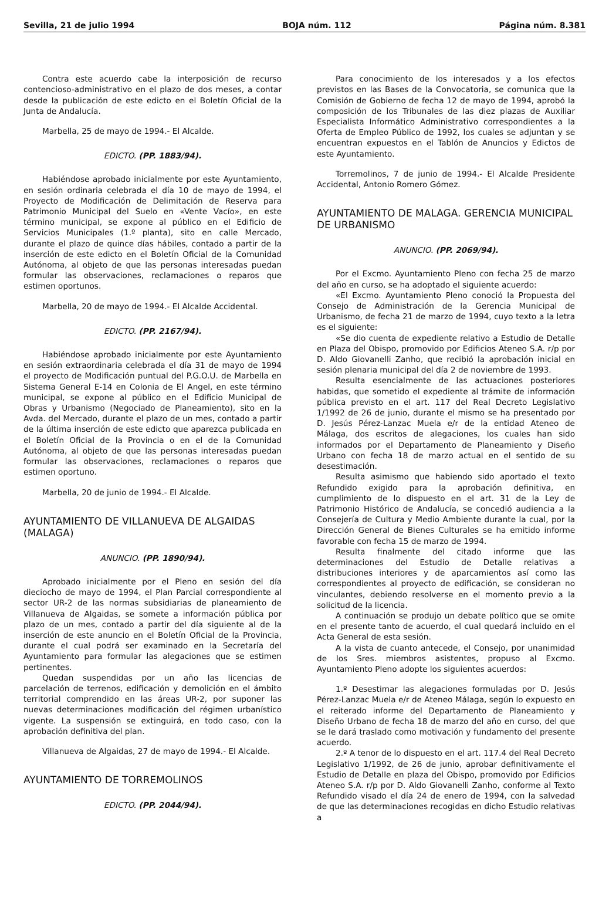Sevilla, 21 de julio 1994 BOJA núm. 112 Página núm. 8.381
Contra este acuerdo cabe la interposición de recurso contencioso-administrativo en el plazo de dos meses, a contar desde la publicación de este edicto en el Boletín Oficial de la Junta de Andalucía.
Marbella, 25 de mayo de 1994.- El Alcalde.
EDICTO. (PP. 1883/94).
Habiéndose aprobado inicialmente por este Ayuntamiento, en sesión ordinaria celebrada el día 10 de mayo de 1994, el Proyecto de Modificación de Delimitación de Reserva para Patrimonio Municipal del Suelo en «Vente Vacío», en este término municipal, se expone al público en el Edificio de Servicios Municipales (1.º planta), sito en calle Mercado, durante el plazo de quince días hábiles, contado a partir de la inserción de este edicto en el Boletín Oficial de la Comunidad Autónoma, al objeto de que las personas interesadas puedan formular las observaciones, reclamaciones o reparos que estimen oportunos.
Marbella, 20 de mayo de 1994.- El Alcalde Accidental.
EDICTO. (PP. 2167/94).
Habiéndose aprobado inicialmente por este Ayuntamiento en sesión extraordinaria celebrada el día 31 de mayo de 1994 el proyecto de Modificación puntual del P.G.O.U. de Marbella en Sistema General E-14 en Colonia de El Angel, en este término municipal, se expone al público en el Edificio Municipal de Obras y Urbanismo (Negociado de Planeamiento), sito en la Avda. del Mercado, durante el plazo de un mes, contado a partir de la última inserción de este edicto que aparezca publicada en el Boletín Oficial de la Provincia o en el de la Comunidad Autónoma, al objeto de que las personas interesadas puedan formular las observaciones, reclamaciones o reparos que estimen oportuno.
Marbella, 20 de junio de 1994.- El Alcalde.
AYUNTAMIENTO DE VILLANUEVA DE ALGAIDAS (MALAGA)
ANUNCIO. (PP. 1890/94).
Aprobado inicialmente por el Pleno en sesión del día dieciocho de mayo de 1994, el Plan Parcial correspondiente al sector UR-2 de las normas subsidiarias de planeamiento de Villanueva de Algaidas, se somete a información pública por plazo de un mes, contado a partir del día siguiente al de la inserción de este anuncio en el Boletín Oficial de la Provincia, durante el cual podrá ser examinado en la Secretaría del Ayuntamiento para formular las alegaciones que se estimen pertinentes.
Quedan suspendidas por un año las licencias de parcelación de terrenos, edificación y demolición en el ámbito territorial comprendido en las áreas UR-2, por suponer las nuevas determinaciones modificación del régimen urbanístico vigente. La suspensión se extinguirá, en todo caso, con la aprobación definitiva del plan.
Villanueva de Algaidas, 27 de mayo de 1994.- El Alcalde.
AYUNTAMIENTO DE TORREMOLINOS
EDICTO. (PP. 2044/94).
Para conocimiento de los interesados y a los efectos previstos en las Bases de la Convocatoria, se comunica que la Comisión de Gobierno de fecha 12 de mayo de 1994, aprobó la composición de los Tribunales de las diez plazas de Auxiliar Especialista Informático Administrativo correspondientes a la Oferta de Empleo Público de 1992, los cuales se adjuntan y se encuentran expuestos en el Tablón de Anuncios y Edictos de este Ayuntamiento.
Torremolinos, 7 de junio de 1994.- El Alcalde Presidente Accidental, Antonio Romero Gómez.
AYUNTAMIENTO DE MALAGA. GERENCIA MUNICIPAL DE URBANISMO
ANUNCIO. (PP. 2069/94).
Por el Excmo. Ayuntamiento Pleno con fecha 25 de marzo del año en curso, se ha adoptado el siguiente acuerdo:
«El Excmo. Ayuntamiento Pleno conoció la Propuesta del Consejo de Administración de la Gerencia Municipal de Urbanismo, de fecha 21 de marzo de 1994, cuyo texto a la letra es el siguiente:
«Se dio cuenta de expediente relativo a Estudio de Detalle en Plaza del Obispo, promovido por Edificios Ateneo S.A. r/p por D. Aldo Giovanelli Zanho, que recibió la aprobación inicial en sesión plenaria municipal del día 2 de noviembre de 1993.
Resulta esencialmente de las actuaciones posteriores habidas, que sometido el expediente al trámite de información pública previsto en el art. 117 del Real Decreto Legislativo 1/1992 de 26 de junio, durante el mismo se ha presentado por D. Jesús Pérez-Lanzac Muela e/r de la entidad Ateneo de Málaga, dos escritos de alegaciones, los cuales han sido informados por el Departamento de Planeamiento y Diseño Urbano con fecha 18 de marzo actual en el sentido de su desestimación.
Resulta asimismo que habiendo sido aportado el texto Refundido exigido para la aprobación definitiva, en cumplimiento de lo dispuesto en el art. 31 de la Ley de Patrimonio Histórico de Andalucía, se concedió audiencia a la Consejería de Cultura y Medio Ambiente durante la cual, por la Dirección General de Bienes Culturales se ha emitido informe favorable con fecha 15 de marzo de 1994.
Resulta finalmente del citado informe que las determinaciones del Estudio de Detalle relativas a distribuciones interiores y de aparcamientos así como las correspondientes al proyecto de edificación, se consideran no vinculantes, debiendo resolverse en el momento previo a la solicitud de la licencia.
A continuación se produjo un debate político que se omite en el presente tanto de acuerdo, el cual quedará incluido en el Acta General de esta sesión.
A la vista de cuanto antecede, el Consejo, por unanimidad de los Sres. miembros asistentes, propuso al Excmo. Ayuntamiento Pleno adopte los siguientes acuerdos:
1.º Desestimar las alegaciones formuladas por D. Jesús Pérez-Lanzac Muela e/r de Ateneo Málaga, según lo expuesto en el reiterado informe del Departamento de Planeamiento y Diseño Urbano de fecha 18 de marzo del año en curso, del que se le dará traslado como motivación y fundamento del presente acuerdo.
2.º A tenor de lo dispuesto en el art. 117.4 del Real Decreto Legislativo 1/1992, de 26 de junio, aprobar definitivamente el Estudio de Detalle en plaza del Obispo, promovido por Edificios Ateneo S.A. r/p por D. Aldo Giovanelli Zanho, conforme al Texto Refundido visado el día 24 de enero de 1994, con la salvedad de que las determinaciones recogidas en dicho Estudio relativas a